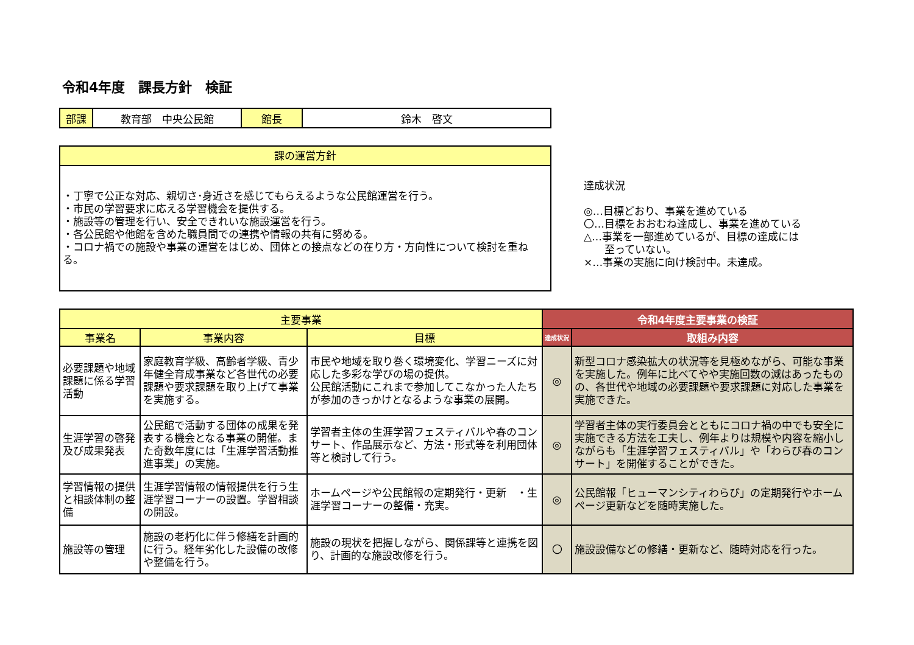令和4年度　課長方針　検証
| 部課 | 教育部 中央公民館 | 館長 | 鈴木 啓文 |
| 課の運営方針 |
| ・丁寧で公正な対応、親切さ･身近さを感じてもらえるような公民館運営を行う。 ・市民の学習要求に応える学習機会を提供する。 ・施設等の管理を行い、安全できれいな施設運営を行う。 ・各公民館や他館を含めた職員間での連携や情報の共有に努める。 ・コロナ禍での施設や事業の運営をはじめ、団体との接点などの在り方・方向性について検討を重ねる。 |
達成状況
◎…目標どおり、事業を進めている
〇…目標をおおむね達成し、事業を進めている
△…事業を一部進めているが、目標の達成には
　　至っていない。
×…事業の実施に向け検討中。未達成。
| 主要事業 | | | 令和4年度主要事業の検証 | |
| --- | --- | --- | --- | --- |
| 事業名 | 事業内容 | 目標 | 達成状況 | 取組み内容 |
| 必要課題や地域課題に係る学習活動 | 家庭教育学級、高齢者学級、青少年健全育成事業など各世代の必要課題や要求課題を取り上げて事業を実施する。 | 市民や地域を取り巻く環境変化、学習ニーズに対応した多彩な学びの場の提供。 公民館活動にこれまで参加してこなかった人たちが参加のきっかけとなるような事業の展開。 | ◎ | 新型コロナ感染拡大の状況等を見極めながら、可能な事業を実施した。例年に比べてやや実施回数の減はあったものの、各世代や地域の必要課題や要求課題に対応した事業を実施できた。 |
| 生涯学習の啓発及び成果発表 | 公民館で活動する団体の成果を発表する機会となる事業の開催。また奇数年度には「生涯学習活動推進事業」の実施。 | 学習者主体の生涯学習フェスティバルや春のコンサート、作品展示など、方法・形式等を利用団体等と検討して行う。 | ◎ | 学習者主体の実行委員会とともにコロナ禍の中でも安全に実施できる方法を工夫し、例年よりは規模や内容を縮小しながらも「生涯学習フェスティバル」や「わらび春のコンサート」を開催することができた。 |
| 学習情報の提供と相談体制の整備 | 生涯学習情報の情報提供を行う生涯学習コーナーの設置。学習相談の開設。 | ホームページや公民館報の定期発行・更新 ・生涯学習コーナーの整備・充実。 | ◎ | 公民館報「ヒューマンシティわらび」の定期発行やホームページ更新などを随時実施した。 |
| 施設等の管理 | 施設の老朽化に伴う修繕を計画的に行う。経年劣化した設備の改修や整備を行う。 | 施設の現状を把握しながら、関係課等と連携を図り、計画的な施設改修を行う。 | 〇 | 施設設備などの修繕・更新など、随時対応を行った。 |